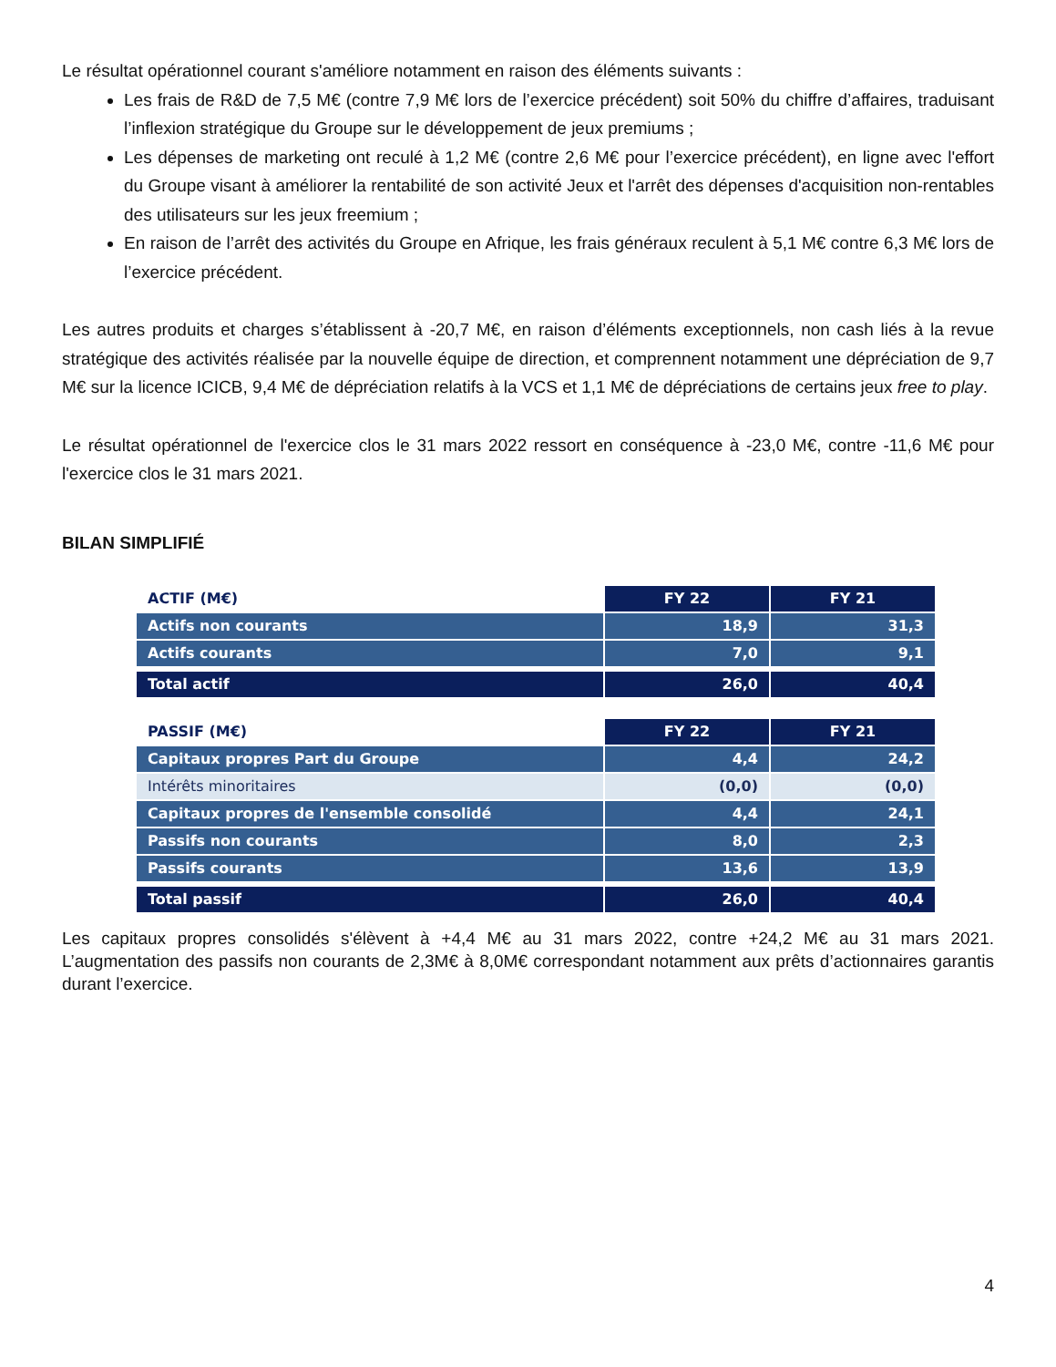Le résultat opérationnel courant s'améliore notamment en raison des éléments suivants :
Les frais de R&D de 7,5 M€ (contre 7,9 M€ lors de l’exercice précédent) soit 50% du chiffre d’affaires, traduisant l’inflexion stratégique du Groupe sur le développement de jeux premiums ;
Les dépenses de marketing ont reculé à 1,2 M€ (contre 2,6 M€ pour l’exercice précédent), en ligne avec l'effort du Groupe visant à améliorer la rentabilité de son activité Jeux et l'arrêt des dépenses d'acquisition non-rentables des utilisateurs sur les jeux freemium ;
En raison de l’arrêt des activités du Groupe en Afrique, les frais généraux reculent à 5,1 M€ contre 6,3 M€ lors de l’exercice précédent.
Les autres produits et charges s’établissent à -20,7 M€, en raison d’éléments exceptionnels, non cash liés à la revue stratégique des activités réalisée par la nouvelle équipe de direction, et comprennent notamment une dépréciation de 9,7 M€ sur la licence ICICB, 9,4 M€ de dépréciation relatifs à la VCS et 1,1 M€ de dépréciations de certains jeux free to play.
Le résultat opérationnel de l'exercice clos le 31 mars 2022 ressort en conséquence à -23,0 M€, contre -11,6 M€ pour l'exercice clos le 31 mars 2021.
BILAN SIMPLIFIÉ
| ACTIF (M€) | FY 22 | FY 21 |
| Actifs non courants | 18,9 | 31,3 |
| Actifs courants | 7,0 | 9,1 |
| Total actif | 26,0 | 40,4 |
| PASSIF (M€) | FY 22 | FY 21 |
| Capitaux propres Part du Groupe | 4,4 | 24,2 |
| Intérêts minoritaires | (0,0) | (0,0) |
| Capitaux propres de l'ensemble consolidé | 4,4 | 24,1 |
| Passifs non courants | 8,0 | 2,3 |
| Passifs courants | 13,6 | 13,9 |
| Total passif | 26,0 | 40,4 |
Les capitaux propres consolidés s'élèvent à +4,4 M€ au 31 mars 2022, contre +24,2 M€ au 31 mars 2021. L’augmentation des passifs non courants de 2,3M€ à 8,0M€ correspondant notamment aux prêts d’actionnaires garantis durant l’exercice.
4